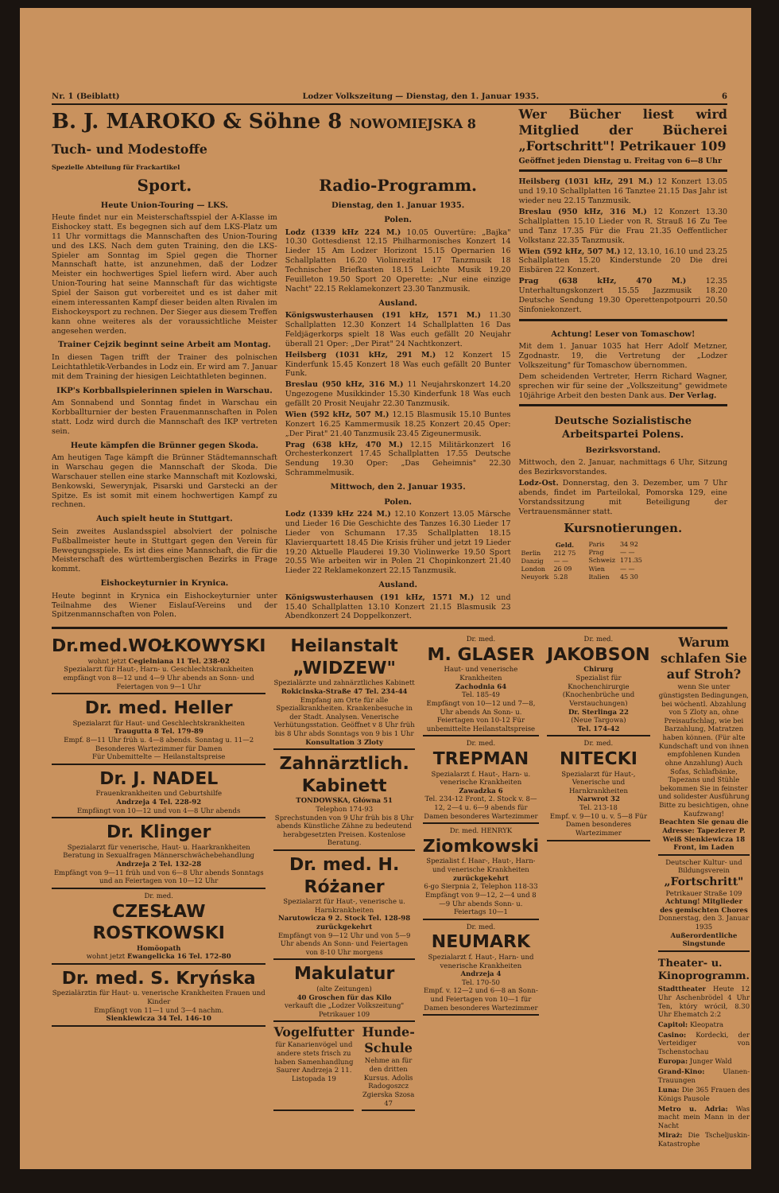Nr. 1 (Beiblatt) Lodzer Volkszeitung — Dienstag, den 1. Januar 1935. 6
B. J. MAROKO & Söhne 8 NOWOMIEJSKA 8 Tuch- und Modestoffe
Spezielle Abteilung für Frackartikel
Sport.
Heute Union-Touring — LKS.
Heute findet nur ein Meisterschaftsspiel der A-Klasse im Eishockey statt. Es begegnen sich auf dem LKS-Platz um 11 Uhr vormittags die Mannschaften des Union-Touring und des LKS. Nach dem guten Training, den die LKS-Spieler am Sonntag im Spiel gegen die Thorner Mannschaft hatte, ist anzunehmen, daß der Lodzer Meister ein hochwertiges Spiel liefern wird. Aber auch Union-Touring hat seine Mannschaft für das wichtigste Spiel der Saison gut vorbereitet und es ist daher mit einem interessanten Kampf dieser beiden alten Rivalen im Eishockeysport zu rechnen. Der Sieger aus diesem Treffen kann ohne weiteres als der voraussichtliche Meister angesehen werden.
Trainer Cejzik beginnt seine Arbeit am Montag.
In diesen Tagen trifft der Trainer des polnischen Leichtathletik-Verbandes in Lodz ein. Er wird am 7. Januar mit dem Training der hiesigen Leichtathleten beginnen.
IKP's Korbballspielerinnen spielen in Warschau.
Am Sonnabend und Sonntag findet in Warschau ein Korbballturnier der besten Frauenmannschaften in Polen statt. Lodz wird durch die Mannschaft des IKP vertreten sein.
Heute kämpfen die Brünner gegen Skoda.
Am heutigen Tage kämpft die Brünner Städtemannschaft in Warschau gegen die Mannschaft der Skoda. Die Warschauer stellen eine starke Mannschaft mit Kozlowski, Benkowski, Sewerynjak, Pisarski und Garstecki an der Spitze. Es ist somit mit einem hochwertigen Kampf zu rechnen.
Auch spielt heute in Stuttgart.
Sein zweites Auslandsspiel absolviert der polnische Fußballmeister heute in Stuttgart gegen den Verein für Bewegungsspiele. Es ist dies eine Mannschaft, die für die Meisterschaft des württembergischen Bezirks in Frage kommt.
Eishockeyturnier in Krynica.
Heute beginnt in Krynica ein Eishockeyturnier unter Teilnahme des Wiener Eislauf-Vereins und der Spitzenmannschaften von Polen.
Radio-Programm.
Dienstag, den 1. Januar 1935.
Polen.
Lodz (1339 kHz 224 M.) 10.05 Ouvertüre: „Bajka" 10.30 Gottesdienst 12.15 Philharmonisches Konzert 14 Lieder 15 Am Lodzer Horizont 15.15 Opernarien 16 Schallplatten 16.20 Violinrezital 17 Tanzmusik 18 Technischer Briefkasten 18.15 Leichte Musik 19.20 Feuilleton 19.50 Sport 20 Operette: „Nur eine einzige Nacht" 22.15 Reklamekonzert 23.30 Tanzmusik.
Ausland.
Königswusterhausen (191 kHz, 1571 M.) 11.30 Schallplatten 12.30 Konzert 14 Schallplatten 16 Das Feldjägerkorps spielt 18 Was euch gefällt 20 Neujahr überall 21 Oper: „Der Pirat" 24 Nachtkonzert.
Heilsberg (1031 kHz, 291 M.) 12 Konzert 15 Kinderfunk 15.45 Konzert 18 Was euch gefällt 20 Bunter Funk.
Breslau (950 kHz, 316 M.) 11 Neujahrskonzert 14.20 Ungezogene Musikkinder 15.30 Kinderfunk 18 Was euch gefällt 20 Prosit Neujahr 22.30 Tanzmusik.
Wien (592 kHz, 507 M.) 12.15 Blasmusik 15.10 Buntes Konzert 16.25 Kammermusik 18.25 Konzert 20.45 Oper: „Der Pirat" 21.40 Tanzmusik 23.45 Zigeunermusik.
Prag (638 kHz, 470 M.) 12.15 Militärkonzert 16 Orchesterkonzert 17.45 Schallplatten 17.55 Deutsche Sendung 19.30 Oper: „Das Geheimnis" 22.30 Schrammelmusik.
Mittwoch, den 2. Januar 1935.
Polen.
Lodz (1339 kHz 224 M.) 12.10 Konzert 13.05 Märsche und Lieder 16 Die Geschichte des Tanzes 16.30 Lieder 17 Lieder von Schumann 17.35 Schallplatten 18.15 Klavierquartett 18.45 Die Krisis früher und jetzt 19 Lieder 19.20 Aktuelle Plauderei 19.30 Violinwerke 19.50 Sport 20.55 Wie arbeiten wir in Polen 21 Chopinkonzert 21.40 Lieder 22 Reklamekonzert 22.15 Tanzmusik.
Ausland.
Königswusterhausen (191 kHz, 1571 M.) 12 und 15.40 Schallplatten 13.10 Konzert 21.15 Blasmusik 23 Abendkonzert 24 Doppelkonzert.
Wer Bücher liest wird Mitglied der Bücherei „Fortschritt"! Petrikauer 109
Geöffnet jeden Dienstag u. Freitag von 6—8 Uhr
Heilsberg (1031 kHz, 291 M.) 12 Konzert 13.05 und 19.10 Schallplatten 16 Tanztee 21.15 Das Jahr ist wieder neu 22.15 Tanzmusik.
Breslau (950 kHz, 316 M.) 12 Konzert 13.30 Schallplatten 15.10 Lieder von R. Strauß 16 Zu Tee und Tanz 17.35 Für die Frau 21.35 Oeffentlicher Volkstanz 22.35 Tanzmusik.
Wien (592 kHz, 507 M.) 12, 13.10, 16.10 und 23.25 Schallplatten 15.20 Kinderstunde 20 Die drei Eisbären 22 Konzert.
Prag (638 kHz, 470 M.) 12.35 Unterhaltungskonzert 15.55 Jazzmusik 18.20 Deutsche Sendung 19.30 Operettenpotpourri 20.50 Sinfoniekonzert.
Achtung! Leser von Tomaschow!
Mit dem 1. Januar 1035 hat Herr Adolf Metzner, Zgodnastr. 19, die Vertretung der „Lodzer Volkszeitung" für Tomaschow übernommen.
Dem scheidenden Vertreter, Herrn Richard Wagner, sprechen wir für seine der „Volkszeitung" gewidmete 10jährige Arbeit den besten Dank aus. Der Verlag.
Deutsche Sozialistische Arbeitspartei Polens.
Bezirksvorstand.
Mittwoch, den 2. Januar, nachmittags 6 Uhr, Sitzung des Bezirksvorstandes.
Lodz-Ost. Donnerstag, den 3. Dezember, um 7 Uhr abends, findet im Parteilokal, Pomorska 129, eine Vorstandssitzung mit Beteiligung der Vertrauensmänner statt.
Kursnotierungen.
| | Geld. |
| --- | --- |
| Berlin | 212 75 |
| Danzig | — — |
| London | 26 09 |
| Neuyork | 5.28 |
| Paris | 34 92 |
| Prag | — — |
| Schweiz | 171.35 |
| Wien | — — |
| Italien | 45 30 |
Dr.med.WOŁKOWYSKI
wohnt jetzt Cegielniana 11 Tel. 238-02
Spezialarzt für Haut-, Harn- u. Geschlechtskrankheiten
empfängt von 8—12 und 4—9 Uhr abends an Sonn- und Feiertagen von 9—1 Uhr
Dr. med. Heller
Spezialarzt für Haut- und Geschlechtskrankheiten
Traugutta 8 Tel. 179-89
Empf. 8—11 Uhr früh u. 4—8 abends. Sonntag u. 11—2 Besonderes Wartezimmer für Damen
Für Unbemittelte — Heilanstaltspreise
Dr. J. NADEL
Frauenkrankheiten und Geburtshilfe
Andrzeja 4 Tel. 228-92
Empfängt von 10—12 und von 4—8 Uhr abends
Dr. Klinger
Spezialarzt für venerische, Haut- u. Haarkrankheiten Beratung in Sexualfragen Männerschwächebehandlung
Andrzeja 2 Tel. 132-28
Empfängt von 9—11 früh und von 6—8 Uhr abends Sonntags und an Feiertagen von 10—12 Uhr
Dr. med.
CZESŁAW ROSTKOWSKI
Homöopath
wohnt jetzt Ewangelicka 16 Tel. 172-80
Dr. med. S. Kryńska
Spezialärztin für Haut- u. venerische Krankheiten Frauen und Kinder
Empfängt von 11—1 und 3—4 nachm.
Sienkiewicza 34 Tel. 146-10
Heilanstalt „WIDZEW"
Spezialärzte und zahnärztliches Kabinett
Rokicinska-Straße 47 Tel. 234-44
Empfang am Orte für alle Spezialkrankheiten. Krankenbesuche in der Stadt. Analysen. Venerische Verhütungsstation. Geöffnet v 8 Uhr früh bis 8 Uhr abds Sonntags von 9 bis 1 Uhr
Konsultation 3 Zloty
Zahnärztlich. Kabinett
TONDOWSKA, Główna 51
Telephon 174-93
Sprechstunden von 9 Uhr früh bis 8 Uhr abends Künstliche Zähne zu bedeutend herabgesetzten Preisen. Kostenlose Beratung.
Dr. med. H. Różaner
Spezialarzt für Haut-, venerische u. Harnkrankheiten
Narutowicza 9 2. Stock Tel. 128-98
zurückgekehrt
Empfängt von 9—12 Uhr und von 5—9 Uhr abends An Sonn- und Feiertagen von 8-10 Uhr morgens
Makulatur
(alte Zeitungen)
40 Groschen für das Kilo
verkauft die „Lodzer Volkszeitung" Petrikauer 109
Vogelfutter
für Kanarienvögel und andere stets frisch zu haben Samenhandlung Saurer Andrzeja 2 11. Listopada 19
Hunde-Schule
Nehme an für den dritten Kursus. Adolis Radogoszcz Zgierska Szosa 47
Dr. med.
M. GLASER
Haut- und venerische Krankheiten
Zachodnia 64
Tel. 185-49
Empfängt von 10—12 und 7—8, Uhr abends An Sonn- u. Feiertagen von 10-12 Für unbemittelte Heilanstaltspreise
Dr. med.
TREPMAN
Spezialarzt f. Haut-, Harn- u. venerische Krankheiten
Zawadzka 6
Tel. 234-12 Front, 2. Stock v. 8—12, 2—4 u. 6—9 abends für Damen besonderes Wartezimmer
Dr. med. HENRYK
Ziomkowski
Spezialist f. Haar-, Haut-, Harn- und venerische Krankheiten
zurückgekehrt
6-go Sierpnia 2, Telephon 118-33
Empfängt von 9—12, 2—4 und 8—9 Uhr abends Sonn- u. Feiertags 10—1
Dr. med.
NEUMARK
Spezialarzt f. Haut-, Harn- und venerische Krankheiten
Andrzeja 4
Tel. 170-50
Empf. v. 12—2 und 6—8 an Sonn- und Feiertagen von 10—1 für Damen besonderes Wartezimmer
Dr. med.
JAKOBSON
Chirurg
Spezialist für Knochenchirurgie (Knochenbrüche und Verstauchungen)
Dr. Sterlinga 22
(Neue Targowa)
Tel. 174-42
Dr. med.
NITECKI
Spezialarzt für Haut-, Venerische und Harnkrankheiten
Narwrot 32
Tel. 213-18
Empf. v. 9—10 u. v. 5—8 Für Damen besonderes Wartezimmer
Warum schlafen Sie auf Stroh?
wenn Sie unter günstigsten Bedingungen, bei wöchentl. Abzahlung von 5 Zloty an, ohne Preisaufschlag, wie bei Barzahlung, Matratzen haben können. (Für alte Kundschaft und von ihnen empfohlenen Kunden ohne Anzahlung) Auch Sofas, Schlafbänke, Tapezans und Stühle bekommen Sie in feinster und solidester Ausführung Bitte zu besichtigen, ohne Kaufzwang!
Beachten Sie genau die Adresse: Tapezierer P. Weiß Sienkiewicza 18 Front, im Laden
Deutscher Kultur- und Bildungsverein
„Fortschritt"
Petrikauer Straße 109
Achtung! Mitglieder des gemischten Chores
Donnerstag, den 3. Januar 1935
Außerordentliche Singstunde
Theater- u. Kinoprogramm.
Stadttheater Heute 12 Uhr Aschenbrödel 4 Uhr Ten, który wrócił, 8.30 Uhr Ehematch 2:2
Capitol: Kleopatra
Casino: Kordecki, der Verteidiger von Tschenstochau
Europa: Junger Wald
Grand-Kino: Ulanen-Trauungen
Luna: Die 365 Frauen des Königs Pausole
Metro u. Adria: Was macht mein Mann in der Nacht
Miraż: Die Tscheljuskin-Katastrophe